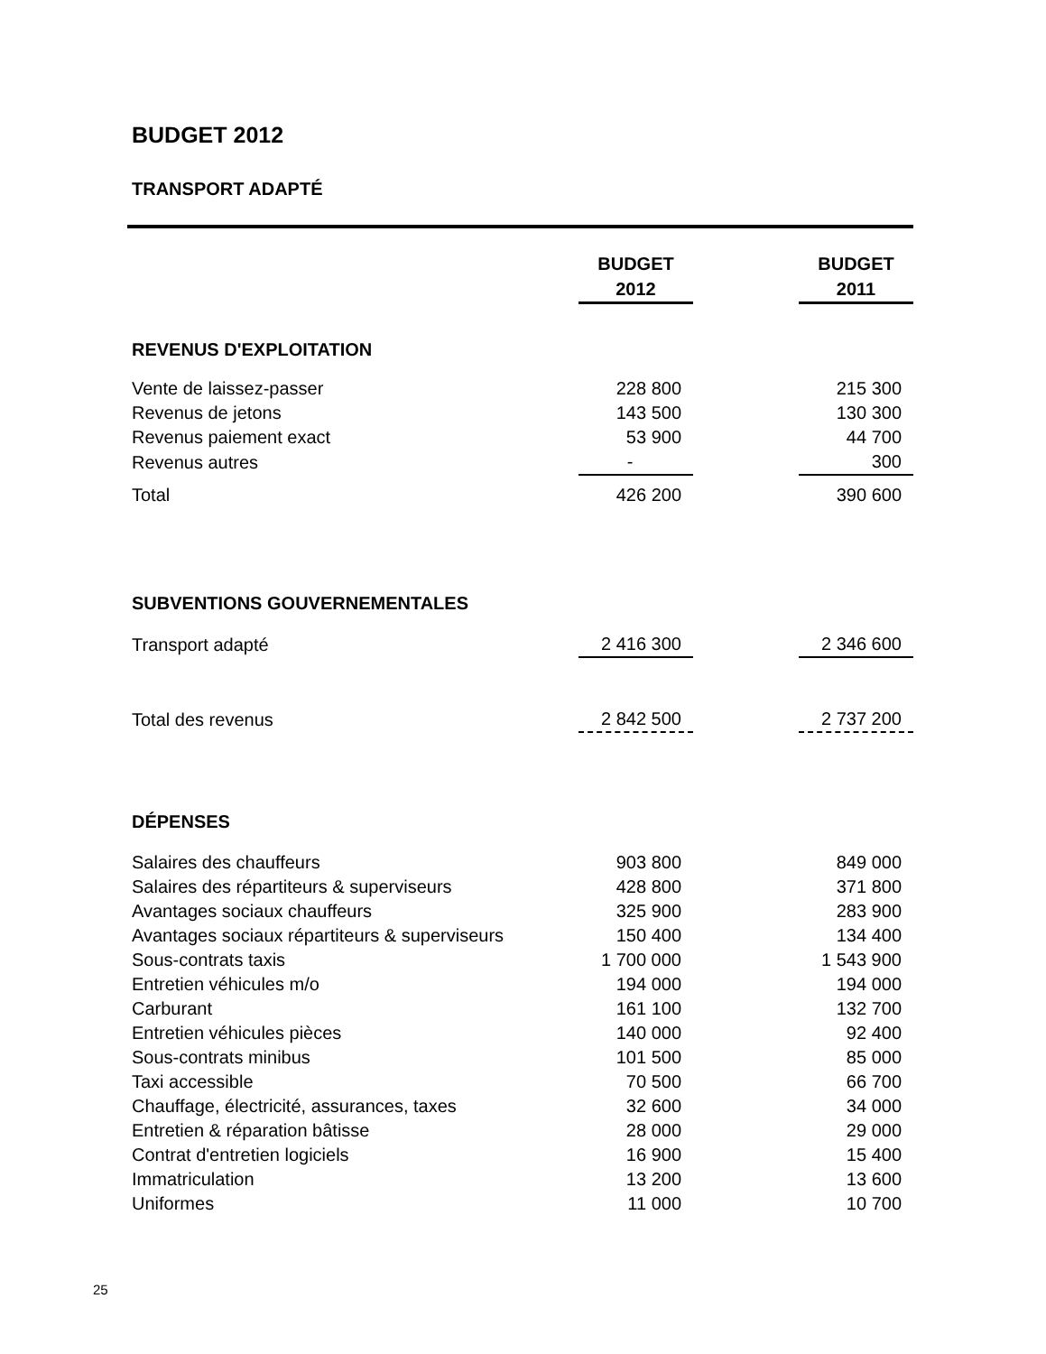BUDGET 2012
TRANSPORT ADAPTÉ
| | BUDGET 2012 | | BUDGET 2011 |
| --- | --- | --- | --- |
| REVENUS D'EXPLOITATION | | | |
| Vente de laissez-passer | 228 800 | | 215 300 |
| Revenus de jetons | 143 500 | | 130 300 |
| Revenus paiement exact | 53 900 | | 44 700 |
| Revenus autres | - | | 300 |
| Total | 426 200 | | 390 600 |
| SUBVENTIONS GOUVERNEMENTALES | | | |
| Transport adapté | 2 416 300 | | 2 346 600 |
| Total des revenus | 2 842 500 | | 2 737 200 |
| DÉPENSES | | | |
| Salaires des chauffeurs | 903 800 | | 849 000 |
| Salaires des répartiteurs & superviseurs | 428 800 | | 371 800 |
| Avantages sociaux chauffeurs | 325 900 | | 283 900 |
| Avantages sociaux répartiteurs & superviseurs | 150 400 | | 134 400 |
| Sous-contrats taxis | 1 700 000 | | 1 543 900 |
| Entretien véhicules m/o | 194 000 | | 194 000 |
| Carburant | 161 100 | | 132 700 |
| Entretien véhicules pièces | 140 000 | | 92 400 |
| Sous-contrats minibus | 101 500 | | 85 000 |
| Taxi accessible | 70 500 | | 66 700 |
| Chauffage, électricité, assurances, taxes | 32 600 | | 34 000 |
| Entretien & réparation bâtisse | 28 000 | | 29 000 |
| Contrat d'entretien logiciels | 16 900 | | 15 400 |
| Immatriculation | 13 200 | | 13 600 |
| Uniformes | 11 000 | | 10 700 |
25